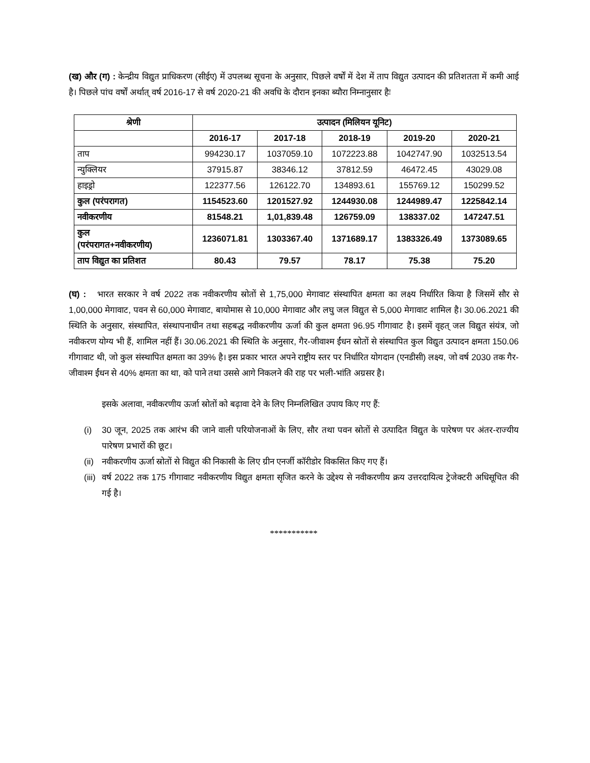(ख) और (ग) : केन्द्रीय विद्युत प्राधिकरण (सीईए) में उपलब्ध सूचना के अनुसार, पिछले वर्षों में देश में ताप विद्युत उत्पादन की प्रतिशतता में कमी आई है। पिछले पांच वर्षों अर्थात् वर्ष 2016-17 से वर्ष 2020-21 की अवधि के दौरान इनका ब्यौरा निम्नानुसार हैः
| श्रेणी | उत्पादन (मिलियन यूनिट) | | | | |
| --- | --- | --- | --- | --- | --- |
| | 2016-17 | 2017-18 | 2018-19 | 2019-20 | 2020-21 |
| ताप | 994230.17 | 1037059.10 | 1072223.88 | 1042747.90 | 1032513.54 |
| न्युक्लियर | 37915.87 | 38346.12 | 37812.59 | 46472.45 | 43029.08 |
| हाइड्रो | 122377.56 | 126122.70 | 134893.61 | 155769.12 | 150299.52 |
| कुल (परंपरागत) | 1154523.60 | 1201527.92 | 1244930.08 | 1244989.47 | 1225842.14 |
| नवीकरणीय | 81548.21 | 1,01,839.48 | 126759.09 | 138337.02 | 147247.51 |
| कुल (परंपरागत+नवीकरणीय) | 1236071.81 | 1303367.40 | 1371689.17 | 1383326.49 | 1373089.65 |
| ताप विद्युत का प्रतिशत | 80.43 | 79.57 | 78.17 | 75.38 | 75.20 |
(घ) : भारत सरकार ने वर्ष 2022 तक नवीकरणीय स्रोतों से 1,75,000 मेगावाट संस्थापित क्षमता का लक्ष्य निर्धारित किया है जिसमें सौर से 1,00,000 मेगावाट, पवन से 60,000 मेगावाट, बायोमास से 10,000 मेगावाट और लघु जल विद्युत से 5,000 मेगावाट शामिल है। 30.06.2021 की स्थिति के अनुसार, संस्थापित, संस्थापनाधीन तथा सहबद्ध नवीकरणीय ऊर्जा की कुल क्षमता 96.95 गीगावाट है। इसमें वृहत् जल विद्युत संयंत्र, जो नवीकरण योग्य भी हैं, शामिल नहीं हैं। 30.06.2021 की स्थिति के अनुसार, गैर-जीवाश्म ईंधन स्रोतों से संस्थापित कुल विद्युत उत्पादन क्षमता 150.06 गीगावाट थी, जो कुल संस्थापित क्षमता का 39% है। इस प्रकार भारत अपने राष्ट्रीय स्तर पर निर्धारित योगदान (एनडीसी) लक्ष्य, जो वर्ष 2030 तक गैर-जीवाश्म ईंधन से 40% क्षमता का था, को पाने तथा उससे आगे निकलने की राह पर भली-भांति अग्रसर है।
इसके अलावा, नवीकरणीय ऊर्जा स्रोतों को बढ़ावा देने के लिए निम्नलिखित उपाय किए गए हैं:
(i) 30 जून, 2025 तक आरंभ की जाने वाली परियोजनाओं के लिए, सौर तथा पवन स्रोतों से उत्पादित विद्युत के पारेषण पर अंतर-राज्यीय पारेषण प्रभारों की छूट।
(ii) नवीकरणीय ऊर्जा स्रोतों से विद्युत की निकासी के लिए ग्रीन एनर्जी कॉरीडोर विकसित किए गए हैं।
(iii) वर्ष 2022 तक 175 गीगावाट नवीकरणीय विद्युत क्षमता सृजित करने के उद्देश्य से नवीकरणीय क्रय उत्तरदायित्व ट्रेजेक्टरी अधिसूचित की गई है।
***********